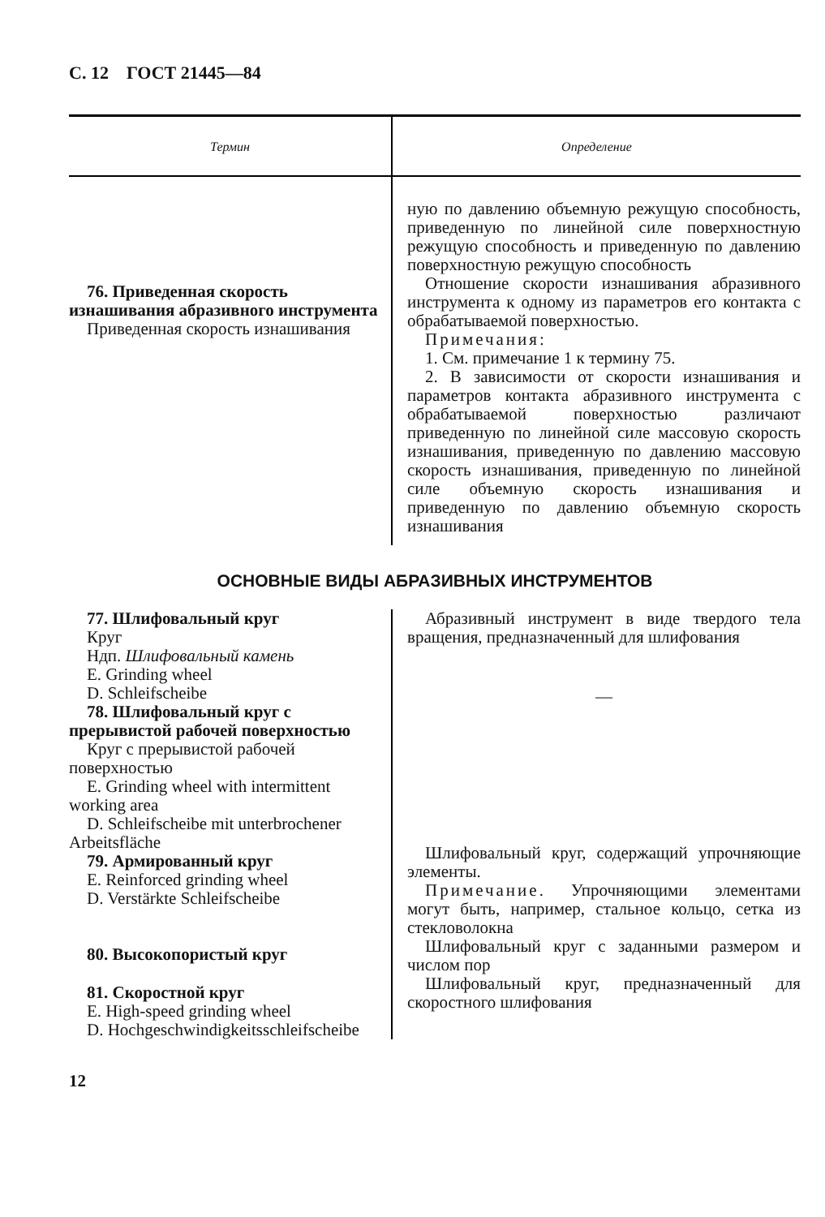С. 12 ГОСТ 21445—84
| Термин | Определение |
| --- | --- |
| 76. Приведенная скорость изнашивания абразивного инструмента Приведенная скорость изнашивания | ную по давлению объемную режущую способность, приведенную по линейной силе поверхностную режущую способность и приведенную по давлению поверхностную режущую способность Отношение скорости изнашивания абразивного инструмента к одному из параметров его контакта с обрабатываемой поверхностью. Примечания : 1. См. примечание 1 к термину 75. 2. В зависимости от скорости изнашивания и параметров контакта абразивного инструмента с обрабатываемой поверхностью различают приведенную по линейной силе массовую скорость изнашивания, приведенную по давлению массовую скорость изнашивания, приведенную по линейной силе объемную скорость изнашивания и приведенную по давлению объемную скорость изнашивания |
ОСНОВНЫЕ ВИДЫ АБРАЗИВНЫХ ИНСТРУМЕНТОВ
| 77. Шлифовальный круг Круг Ндп. Шлифовальный камень E. Grinding wheel D. Schleifscheibe 78. Шлифовальный круг с прерывистой рабочей поверхностью Круг с прерывистой рабочей поверхностью E. Grinding wheel with intermittent working area D. Schleifscheibe mit unterbrochener Arbeitsfläche 79. Армированный круг E. Reinforced grinding wheel D. Verstärkte Schleifscheibe 80. Высокопористый круг 81. Скоростной круг E. High-speed grinding wheel D. Hochgeschwindigkeitsschleifscheibe | Абразивный инструмент в виде твердого тела вращения, предназначенный для шлифования — Шлифовальный круг, содержащий упрочняющие элементы. Примечание . Упрочняющими элементами могут быть, например, стальное кольцо, сетка из стекловолокна Шлифовальный круг с заданными размером и числом пор Шлифовальный круг, предназначенный для скоростного шлифования |
12